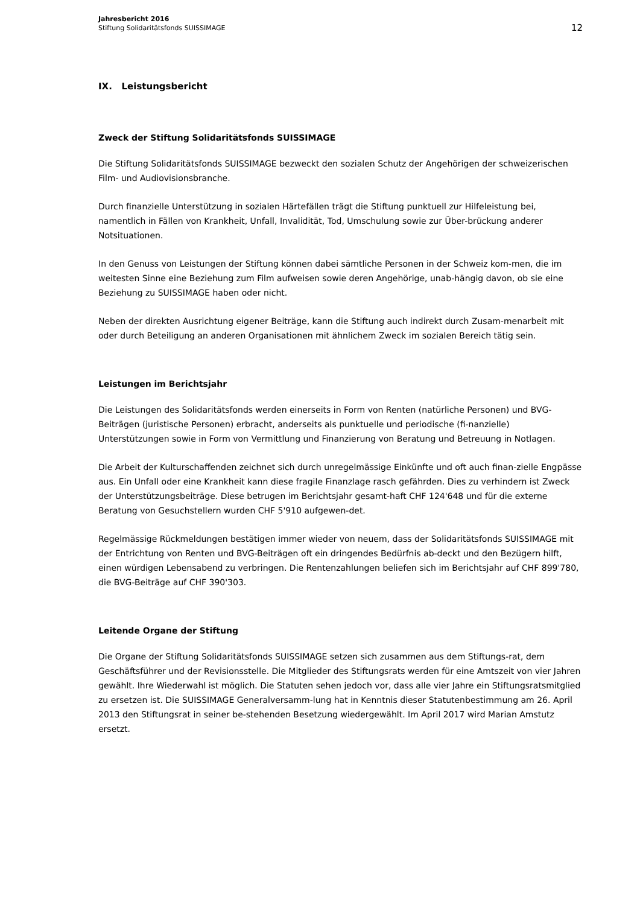Jahresbericht 2016
Stiftung Solidaritätsfonds SUISSIMAGE
12
IX. Leistungsbericht
Zweck der Stiftung Solidaritätsfonds SUISSIMAGE
Die Stiftung Solidaritätsfonds SUISSIMAGE bezweckt den sozialen Schutz der Angehörigen der schweizerischen Film- und Audiovisionsbranche.
Durch finanzielle Unterstützung in sozialen Härtefällen trägt die Stiftung punktuell zur Hilfeleistung bei, namentlich in Fällen von Krankheit, Unfall, Invalidität, Tod, Umschulung sowie zur Über-brückung anderer Notsituationen.
In den Genuss von Leistungen der Stiftung können dabei sämtliche Personen in der Schweiz kom-men, die im weitesten Sinne eine Beziehung zum Film aufweisen sowie deren Angehörige, unab-hängig davon, ob sie eine Beziehung zu SUISSIMAGE haben oder nicht.
Neben der direkten Ausrichtung eigener Beiträge, kann die Stiftung auch indirekt durch Zusam-menarbeit mit oder durch Beteiligung an anderen Organisationen mit ähnlichem Zweck im sozialen Bereich tätig sein.
Leistungen im Berichtsjahr
Die Leistungen des Solidaritätsfonds werden einerseits in Form von Renten (natürliche Personen) und BVG-Beiträgen (juristische Personen) erbracht, anderseits als punktuelle und periodische (fi-nanzielle) Unterstützungen sowie in Form von Vermittlung und Finanzierung von Beratung und Betreuung in Notlagen.
Die Arbeit der Kulturschaffenden zeichnet sich durch unregelmässige Einkünfte und oft auch finan-zielle Engpässe aus. Ein Unfall oder eine Krankheit kann diese fragile Finanzlage rasch gefährden. Dies zu verhindern ist Zweck der Unterstützungsbeiträge. Diese betrugen im Berichtsjahr gesamt-haft CHF 124'648 und für die externe Beratung von Gesuchstellern wurden CHF 5'910 aufgewen-det.
Regelmässige Rückmeldungen bestätigen immer wieder von neuem, dass der Solidaritätsfonds SUISSIMAGE mit der Entrichtung von Renten und BVG-Beiträgen oft ein dringendes Bedürfnis ab-deckt und den Bezügern hilft, einen würdigen Lebensabend zu verbringen. Die Rentenzahlungen beliefen sich im Berichtsjahr auf CHF 899'780, die BVG-Beiträge auf CHF 390'303.
Leitende Organe der Stiftung
Die Organe der Stiftung Solidaritätsfonds SUISSIMAGE setzen sich zusammen aus dem Stiftungs-rat, dem Geschäftsführer und der Revisionsstelle. Die Mitglieder des Stiftungsrats werden für eine Amtszeit von vier Jahren gewählt. Ihre Wiederwahl ist möglich. Die Statuten sehen jedoch vor, dass alle vier Jahre ein Stiftungsratsmitglied zu ersetzen ist. Die SUISSIMAGE Generalversamm-lung hat in Kenntnis dieser Statutenbestimmung am 26. April 2013 den Stiftungsrat in seiner be-stehenden Besetzung wiedergewählt. Im April 2017 wird Marian Amstutz ersetzt.